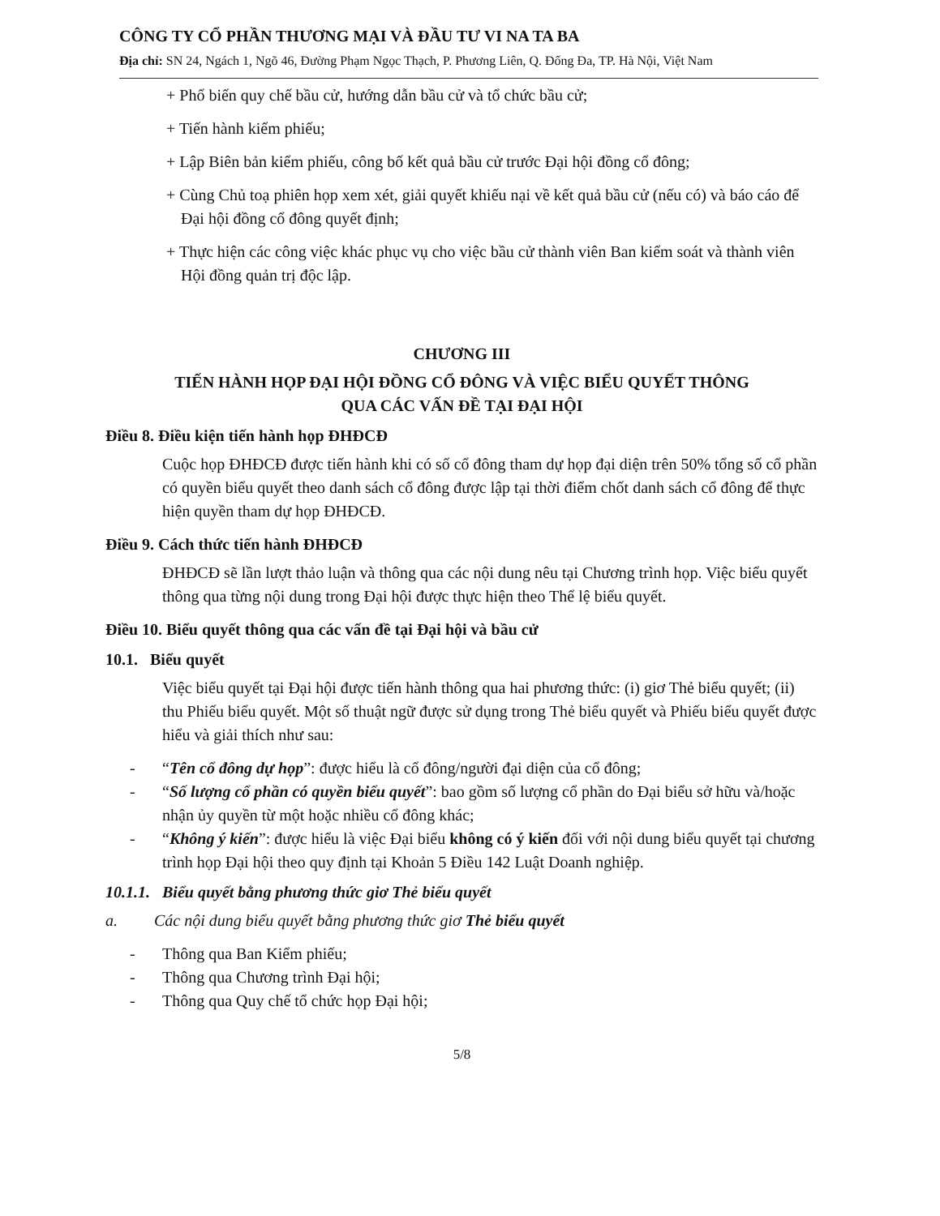CÔNG TY CỔ PHẦN THƯƠNG MẠI VÀ ĐẦU TƯ VI NA TA BA
Địa chỉ: SN 24, Ngách 1, Ngõ 46, Đường Phạm Ngọc Thạch, P. Phương Liên, Q. Đống Đa, TP. Hà Nội, Việt Nam
+ Phổ biến quy chế bầu cử, hướng dẫn bầu cử và tổ chức bầu cử;
+ Tiến hành kiểm phiếu;
+ Lập Biên bản kiểm phiếu, công bố kết quả bầu cử trước Đại hội đồng cổ đông;
+ Cùng Chủ toạ phiên họp xem xét, giải quyết khiếu nại về kết quả bầu cử (nếu có) và báo cáo để Đại hội đồng cổ đông quyết định;
+ Thực hiện các công việc khác phục vụ cho việc bầu cử thành viên Ban kiểm soát và thành viên Hội đồng quản trị độc lập.
CHƯƠNG III
TIẾN HÀNH HỌP ĐẠI HỘI ĐỒNG CỔ ĐÔNG VÀ VIỆC BIỂU QUYẾT THÔNG
QUA CÁC VẤN ĐỀ TẠI ĐẠI HỘI
Điều 8. Điều kiện tiến hành họp ĐHĐCĐ
Cuộc họp ĐHĐCĐ được tiến hành khi có số cổ đông tham dự họp đại diện trên 50% tổng số cổ phần có quyền biểu quyết theo danh sách cổ đông được lập tại thời điểm chốt danh sách cổ đông để thực hiện quyền tham dự họp ĐHĐCĐ.
Điều 9. Cách thức tiến hành ĐHĐCĐ
ĐHĐCĐ sẽ lần lượt thảo luận và thông qua các nội dung nêu tại Chương trình họp. Việc biểu quyết thông qua từng nội dung trong Đại hội được thực hiện theo Thể lệ biểu quyết.
Điều 10. Biểu quyết thông qua các vấn đề tại Đại hội và bầu cử
10.1. Biểu quyết
Việc biểu quyết tại Đại hội được tiến hành thông qua hai phương thức: (i) giơ Thẻ biểu quyết; (ii) thu Phiếu biểu quyết. Một số thuật ngữ được sử dụng trong Thẻ biểu quyết và Phiếu biểu quyết được hiểu và giải thích như sau:
- “Tên cổ đông dự họp”: được hiểu là cổ đông/người đại diện của cổ đông;
- “Số lượng cổ phần có quyền biểu quyết”: bao gồm số lượng cổ phần do Đại biểu sở hữu và/hoặc nhận ủy quyền từ một hoặc nhiều cổ đông khác;
- “Không ý kiến”: được hiểu là việc Đại biểu không có ý kiến đối với nội dung biểu quyết tại chương trình họp Đại hội theo quy định tại Khoản 5 Điều 142 Luật Doanh nghiệp.
10.1.1. Biểu quyết bằng phương thức giơ Thẻ biểu quyết
a. Các nội dung biểu quyết bằng phương thức giơ Thẻ biểu quyết
- Thông qua Ban Kiểm phiếu;
- Thông qua Chương trình Đại hội;
- Thông qua Quy chế tổ chức họp Đại hội;
5/8